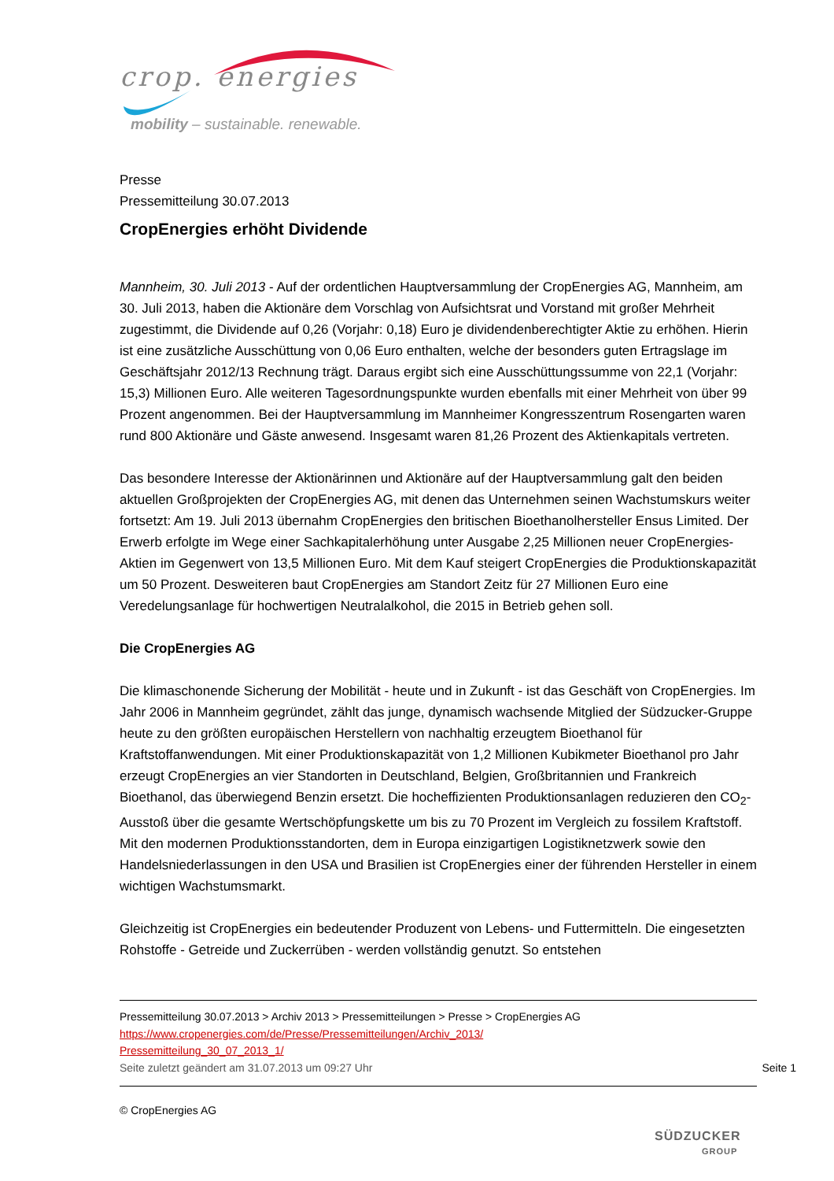crop. energies
mobility – sustainable. renewable.
Presse
Pressemitteilung 30.07.2013
CropEnergies erhöht Dividende
Mannheim, 30. Juli 2013 - Auf der ordentlichen Hauptversammlung der CropEnergies AG, Mannheim, am 30. Juli 2013, haben die Aktionäre dem Vorschlag von Aufsichtsrat und Vorstand mit großer Mehrheit zugestimmt, die Dividende auf 0,26 (Vorjahr: 0,18) Euro je dividendenberechtigter Aktie zu erhöhen. Hierin ist eine zusätzliche Ausschüttung von 0,06 Euro enthalten, welche der besonders guten Ertragslage im Geschäftsjahr 2012/13 Rechnung trägt. Daraus ergibt sich eine Ausschüttungssumme von 22,1 (Vorjahr: 15,3) Millionen Euro. Alle weiteren Tagesordnungspunkte wurden ebenfalls mit einer Mehrheit von über 99 Prozent angenommen. Bei der Hauptversammlung im Mannheimer Kongresszentrum Rosengarten waren rund 800 Aktionäre und Gäste anwesend. Insgesamt waren 81,26 Prozent des Aktienkapitals vertreten.
Das besondere Interesse der Aktionärinnen und Aktionäre auf der Hauptversammlung galt den beiden aktuellen Großprojekten der CropEnergies AG, mit denen das Unternehmen seinen Wachstumskurs weiter fortsetzt: Am 19. Juli 2013 übernahm CropEnergies den britischen Bioethanolhersteller Ensus Limited. Der Erwerb erfolgte im Wege einer Sachkapitalerhöhung unter Ausgabe 2,25 Millionen neuer CropEnergies-Aktien im Gegenwert von 13,5 Millionen Euro. Mit dem Kauf steigert CropEnergies die Produktionskapazität um 50 Prozent. Desweiteren baut CropEnergies am Standort Zeitz für 27 Millionen Euro eine Veredelungsanlage für hochwertigen Neutralalkohol, die 2015 in Betrieb gehen soll.
Die CropEnergies AG
Die klimaschonende Sicherung der Mobilität - heute und in Zukunft - ist das Geschäft von CropEnergies. Im Jahr 2006 in Mannheim gegründet, zählt das junge, dynamisch wachsende Mitglied der Südzucker-Gruppe heute zu den größten europäischen Herstellern von nachhaltig erzeugtem Bioethanol für Kraftstoffanwendungen. Mit einer Produktionskapazität von 1,2 Millionen Kubikmeter Bioethanol pro Jahr erzeugt CropEnergies an vier Standorten in Deutschland, Belgien, Großbritannien und Frankreich Bioethanol, das überwiegend Benzin ersetzt. Die hocheffizienten Produktionsanlagen reduzieren den CO<sub>2</sub>-Ausstoß über die gesamte Wertschöpfungskette um bis zu 70 Prozent im Vergleich zu fossilem Kraftstoff. Mit den modernen Produktionsstandorten, dem in Europa einzigartigen Logistiknetzwerk sowie den Handelsniederlassungen in den USA und Brasilien ist CropEnergies einer der führenden Hersteller in einem wichtigen Wachstumsmarkt.
Gleichzeitig ist CropEnergies ein bedeutender Produzent von Lebens- und Futtermitteln. Die eingesetzten Rohstoffe - Getreide und Zuckerrüben - werden vollständig genutzt. So entstehen
Pressemitteilung 30.07.2013 > Archiv 2013 > Pressemitteilungen > Presse > CropEnergies AG
https://www.cropenergies.com/de/Presse/Pressemitteilungen/Archiv_2013/
Pressemitteilung_30_07_2013_1/
Seite zuletzt geändert am 31.07.2013 um 09:27 Uhr Seite 1
© CropEnergies AG
SÜDZUCKER
GROUP